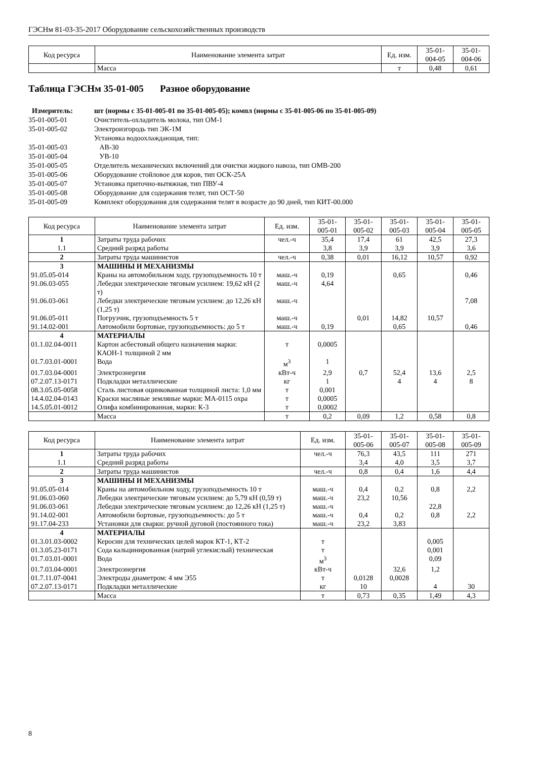ГЭСНм 81-03-35-2017 Оборудование сельскохозяйственных производств
| Код ресурса | Наименование элемента затрат | Ед. изм. | 35-01- 004-05 | 35-01- 004-06 |
| --- | --- | --- | --- | --- |
| | Масса | т | 0,48 | 0,61 |
Таблица ГЭСНм 35-01-005 Разное оборудование
Измеритель: шт (нормы с 35-01-005-01 по 35-01-005-05); компл (нормы с 35-01-005-06 по 35-01-005-09) 35-01-005-01 Очиститель-охладитель молока, тип ОМ-1 35-01-005-02 Электроизгородь тип ЭК-1М Установка водоохлаждающая, тип: 35-01-005-03 АВ-30 35-01-005-04 УВ-10 35-01-005-05 Отделитель механических включений для очистки жидкого навоза, тип ОМВ-200 35-01-005-06 Оборудование стойловое для коров, тип ОСК-25А 35-01-005-07 Установка приточно-вытяжная, тип ПВУ-4 35-01-005-08 Оборудование для содержания телят, тип ОСТ-50 35-01-005-09 Комплект оборудования для содержания телят в возрасте до 90 дней, тип КИТ-00.000
| Код ресурса | Наименование элемента затрат | Ед. изм. | 35-01- 005-01 | 35-01- 005-02 | 35-01- 005-03 | 35-01- 005-04 | 35-01- 005-05 |
| --- | --- | --- | --- | --- | --- | --- | --- |
| 1 | Затраты труда рабочих | чел.-ч | 35,4 | 17,4 | 61 | 42,5 | 27,3 |
| 1.1 | Средний разряд работы | | 3,8 | 3,9 | 3,9 | 3,9 | 3,6 |
| 2 | Затраты труда машинистов | чел.-ч | 0,38 | 0,01 | 16,12 | 10,57 | 0,92 |
| 3 | МАШИНЫ И МЕХАНИЗМЫ | | | | | | |
| 91.05.05-014 | Краны на автомобильном ходу, грузоподъемность 10 т | маш.-ч | 0,19 | | 0,65 | | 0,46 |
| 91.06.03-055 | Лебедки электрические тяговым усилием: 19,62 кН (2 т) | маш.-ч | 4,64 | | | | |
| 91.06.03-061 | Лебедки электрические тяговым усилием: до 12,26 кН (1,25 т) | маш.-ч | | | | | 7,08 |
| 91.06.05-011 | Погрузчик, грузоподъемность 5 т | маш.-ч | | 0,01 | 14,82 | 10,57 | |
| 91.14.02-001 | Автомобили бортовые, грузоподъемность: до 5 т | маш.-ч | 0,19 | | 0,65 | | 0,46 |
| 4 | МАТЕРИАЛЫ | | | | | | |
| 01.1.02.04-0011 | Картон асбестовый общего назначения марки: КАОН-1 толщиной 2 мм | т | 0,0005 | | | | |
| 01.7.03.01-0001 | Вода | м<sup>3</sup> | 1 | | | | |
| 01.7.03.04-0001 | Электроэнергия | кВт-ч | 2,9 | 0,7 | 52,4 | 13,6 | 2,5 |
| 07.2.07.13-0171 | Подкладки металлические | кг | 1 | | 4 | 4 | 8 |
| 08.3.05.05-0058 | Сталь листовая оцинкованная толщиной листа: 1,0 мм | т | 0,001 | | | | |
| 14.4.02.04-0143 | Краски масляные земляные марки: МА-0115 охра | т | 0,0005 | | | | |
| 14.5.05.01-0012 | Олифа комбинированная, марки: К-3 | т | 0,0002 | | | | |
| | Масса | т | 0,2 | 0,09 | 1,2 | 0,58 | 0,8 |
| Код ресурса | Наименование элемента затрат | Ед. изм. | 35-01- 005-06 | 35-01- 005-07 | 35-01- 005-08 | 35-01- 005-09 |
| --- | --- | --- | --- | --- | --- | --- |
| 1 | Затраты труда рабочих | чел.-ч | 76,3 | 43,5 | 111 | 271 |
| 1.1 | Средний разряд работы | | 3,4 | 4,0 | 3,5 | 3,7 |
| 2 | Затраты труда машинистов | чел.-ч | 0,8 | 0,4 | 1,6 | 4,4 |
| 3 | МАШИНЫ И МЕХАНИЗМЫ | | | | | |
| 91.05.05-014 | Краны на автомобильном ходу, грузоподъемность 10 т | маш.-ч | 0,4 | 0,2 | 0,8 | 2,2 |
| 91.06.03-060 | Лебедки электрические тяговым усилием: до 5,79 кН (0,59 т) | маш.-ч | 23,2 | 10,56 | | |
| 91.06.03-061 | Лебедки электрические тяговым усилием: до 12,26 кН (1,25 т) | маш.-ч | | | 22,8 | |
| 91.14.02-001 | Автомобили бортовые, грузоподъемность: до 5 т | маш.-ч | 0,4 | 0,2 | 0,8 | 2,2 |
| 91.17.04-233 | Установки для сварки: ручной дуговой (постоянного тока) | маш.-ч | 23,2 | 3,83 | | |
| 4 | МАТЕРИАЛЫ | | | | | |
| 01.3.01.03-0002 | Керосин для технических целей марок КТ-1, КТ-2 | т | | | 0,005 | |
| 01.3.05.23-0171 | Сода кальцинированная (натрий углекислый) техническая | т | | | 0,001 | |
| 01.7.03.01-0001 | Вода | м<sup>3</sup> | | | 0,09 | |
| 01.7.03.04-0001 | Электроэнергия | кВт-ч | | 32,6 | 1,2 | |
| 01.7.11.07-0041 | Электроды диаметром: 4 мм Э55 | т | 0,0128 | 0,0028 | | |
| 07.2.07.13-0171 | Подкладки металлические | кг | 10 | | 4 | 30 |
| | Масса | т | 0,73 | 0,35 | 1,49 | 4,3 |
8